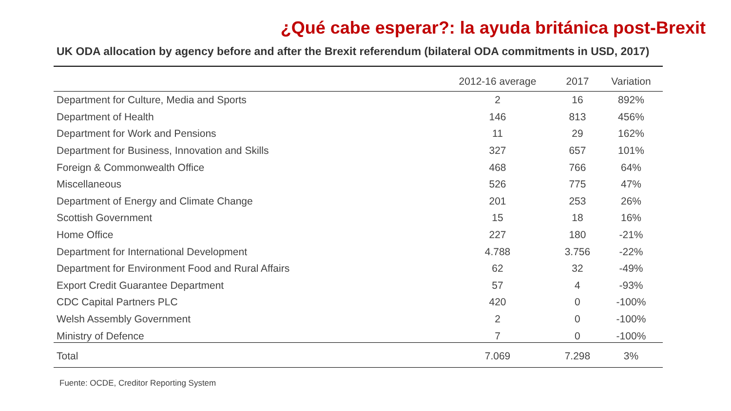¿Qué cabe esperar?: la ayuda británica post-Brexit
UK ODA allocation by agency before and after the Brexit referendum (bilateral ODA commitments in USD, 2017)
| | 2012-16 average | 2017 | Variation |
| --- | --- | --- | --- |
| Department for Culture, Media and Sports | 2 | 16 | 892% |
| Department of Health | 146 | 813 | 456% |
| Department for Work and Pensions | 11 | 29 | 162% |
| Department for Business, Innovation and Skills | 327 | 657 | 101% |
| Foreign & Commonwealth Office | 468 | 766 | 64% |
| Miscellaneous | 526 | 775 | 47% |
| Department of Energy and Climate Change | 201 | 253 | 26% |
| Scottish Government | 15 | 18 | 16% |
| Home Office | 227 | 180 | -21% |
| Department for International Development | 4.788 | 3.756 | -22% |
| Department for Environment Food and Rural Affairs | 62 | 32 | -49% |
| Export Credit Guarantee Department | 57 | 4 | -93% |
| CDC Capital Partners PLC | 420 | 0 | -100% |
| Welsh Assembly Government | 2 | 0 | -100% |
| Ministry of Defence | 7 | 0 | -100% |
| Total | 7.069 | 7.298 | 3% |
Fuente: OCDE, Creditor Reporting System